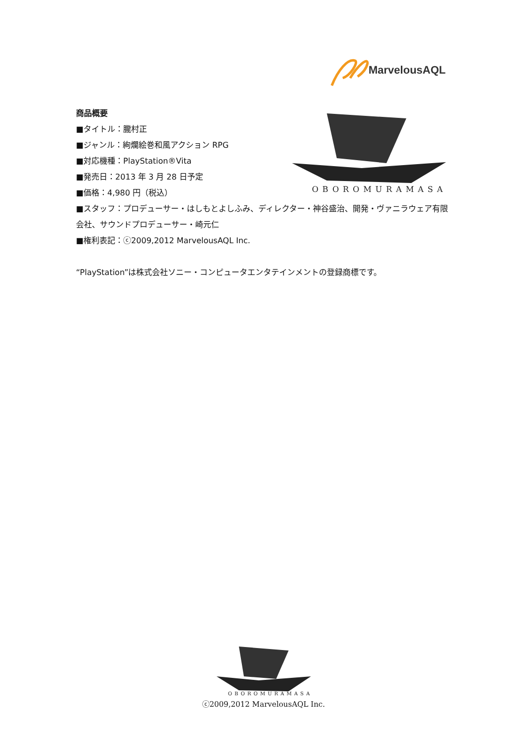MarvelousAQL
OBOROMURAMASA
商品概要
■タイトル：朧村正
■ジャンル：絢爛絵巻和風アクション RPG
■対応機種：PlayStation®Vita
■発売日：2013 年 3 月 28 日予定
■価格：4,980 円（税込）
■スタッフ：プロデューサー・はしもとよしふみ、ディレクター・神谷盛治、開発・ヴァニラウェア有限会社、サウンドプロデューサー・崎元仁
■権利表記：ⓒ2009,2012 MarvelousAQL Inc.
“PlayStation”は株式会社ソニー・コンピュータエンタテインメントの登録商標です。
OBOROMURAMASA
ⓒ2009,2012 MarvelousAQL Inc.